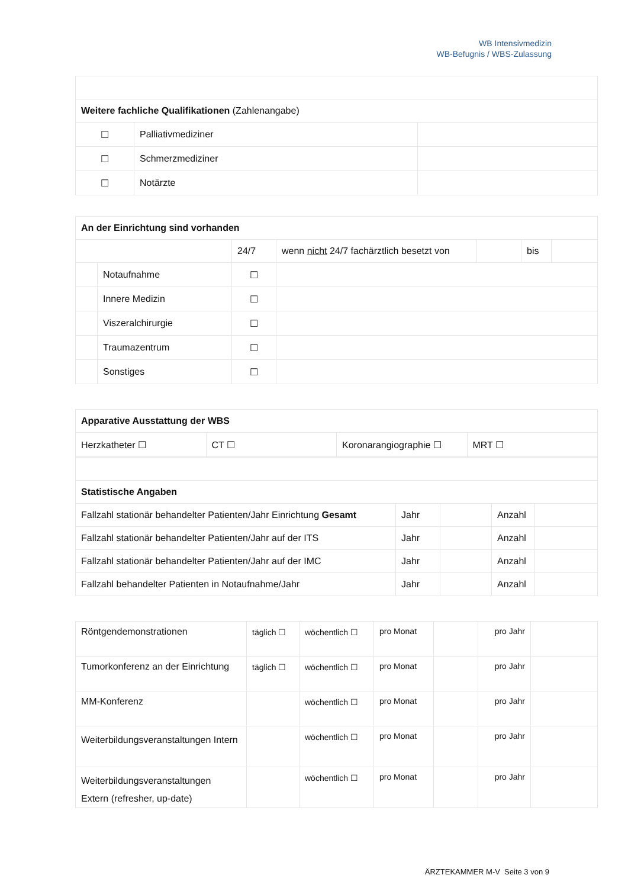WB Intensivmedizin
WB-Befugnis / WBS-Zulassung
| Weitere fachliche Qualifikationen (Zahlenangabe) | | |
| ☐ | Palliativmediziner | |
| ☐ | Schmerzmediziner | |
| ☐ | Notärzte | |
| An der Einrichtung sind vorhanden | | | | | | |
| | | 24/7 | wenn nicht 24/7 fachärztlich besetzt von | | bis | |
| | Notaufnahme | ☐ | | | | |
| | Innere Medizin | ☐ | | | | |
| | Viszeralchirurgie | ☐ | | | | |
| | Traumazentrum | ☐ | | | | |
| | Sonstiges | ☐ | | | | |
| Apparative Ausstattung der WBS | | | |
| Herzkatheter ☐ | CT ☐ | Koronarangiographie ☐ | MRT ☐ |
| Statistische Angaben | | | | |
| Fallzahl stationär behandelter Patienten/Jahr Einrichtung Gesamt | Jahr | | Anzahl | |
| Fallzahl stationär behandelter Patienten/Jahr auf der ITS | Jahr | | Anzahl | |
| Fallzahl stationär behandelter Patienten/Jahr auf der IMC | Jahr | | Anzahl | |
| Fallzahl behandelter Patienten in Notaufnahme/Jahr | Jahr | | Anzahl | |
| Röntgendemonstrationen | täglich ☐ | wöchentlich ☐ | pro Monat | | pro Jahr | |
| Tumorkonferenz an der Einrichtung | täglich ☐ | wöchentlich ☐ | pro Monat | | pro Jahr | |
| MM-Konferenz | | wöchentlich ☐ | pro Monat | | pro Jahr | |
| Weiterbildungsveranstaltungen Intern | | wöchentlich ☐ | pro Monat | | pro Jahr | |
| Weiterbildungsveranstaltungen Extern (refresher, up-date) | | wöchentlich ☐ | pro Monat | | pro Jahr | |
ÄRZTEKAMMER M-V Seite 3 von 9